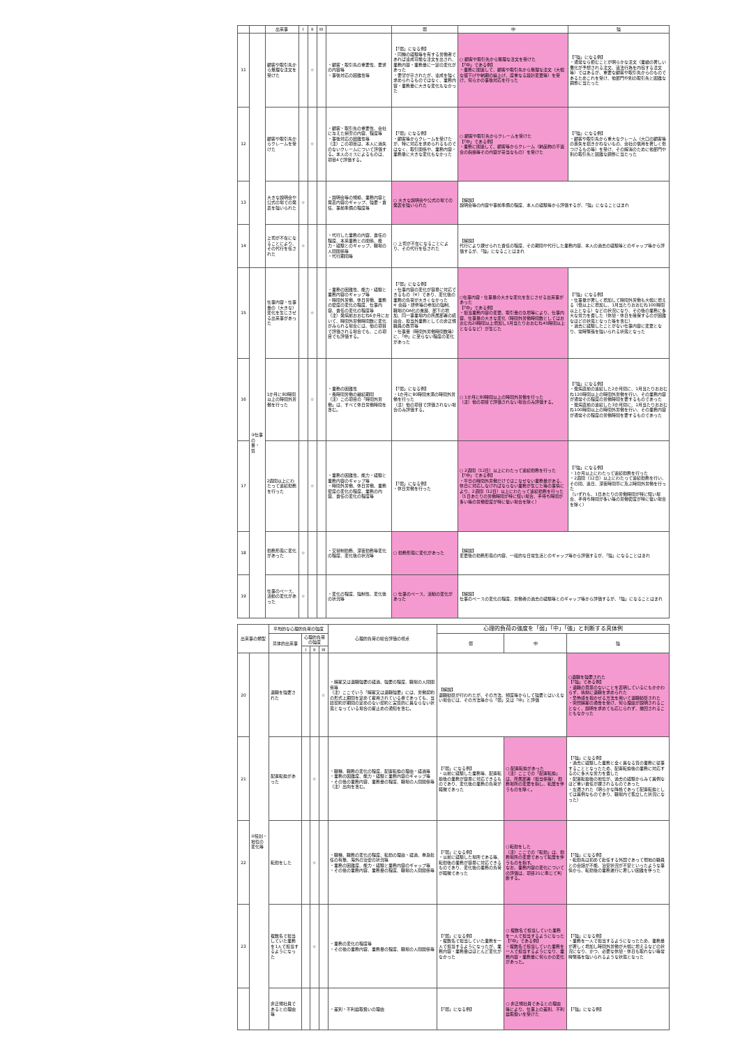| | | 出来事 | I | II | III | | 弱 | 中 | 強 |
| --- | --- | --- | --- | --- | --- | --- | --- | --- | --- |
| 11 | | 顧客や取引先から無理な注文を受けた | | ☆ | | ・顧客・取引先の重要性、要求の内容等 ・事後対応の困難性等 | 【「弱」になる例】 ・同種の経験等を有する労働者であれば達成可能な注文を出され、業務内容・業務量に一定の変化があった ・要望が示されたが、達成を強く求められるものではなく、業務内容・業務量に大きな変化もなかった | ○ 顧客や取引先から無理な注文を受けた 【「中」である例】 ・業務に関連して、顧客や取引先から無理な注文（大幅な値下げや納期の繰上げ、度重なる設計変更等）を受け、何らかの事後対応を行った | 【「強」になる例】 ・通常なら拒むことが明らかな注文（業績の著しい悪化が予想される注文、違法行為を内包する注文等）ではあるが、重要な顧客や取引先からのものであるためこれを受け、他部門や別の取引先と困難な調整に当たった |
| 12 | | 顧客や取引先からクレームを受けた | | ☆ | | ・顧客・取引先の重要性、会社に与えた損害の内容、程度等 ・事後対応の困難性等 （注）この項目は、本人に過失のないクレームについて評価する。本人のミスによるものは、項目4で評価する。 | 【「弱」になる例】 ・顧客等からクレームを受けたが、特に対応を求められるものではなく、取引関係や、業務内容・業務量に大きな変化もなかった | ○ 顧客や取引先からクレームを受けた 【「中」である例】 ・業務に関連して、顧客等からクレーム（納品物の不適合の指摘等その内容が妥当なもの）を受けた | 【「強」になる例】 ・顧客や取引先から重大なクレーム（大口の顧客等の喪失を招きかねないもの、会社の信用を著しく傷つけるもの等）を受け、その解消のために他部門や別の取引先と困難な調整に当たった |
| 13 | | 大きな説明会や公式の場での発表を強いられた | ☆ | | | ・説明会等の規模、業務内容と発表内容のギャップ、強要・責任、事前準備の程度等 | ○ 大きな説明会や公式の場での発表を強いられた | 【解説】 説明会等の内容や事前準備の程度、本人の経験等から評価するが、「強」になることはまれ | |
| 14 | | 上司が不在になることにより、その代行を任された | ☆ | | | ・代行した業務の内容、責任の程度、本来業務との関係、能力・経験とのギャップ、職場の人間関係等 ・代行期間等 | ○ 上司が不在になることにより、その代行を任された | 【解説】 代行により課せられた責任の程度、その期間や代行した業務内容、本人の過去の経験等とのギャップ等から評価するが、「強」になることはまれ | |
| 15 | ③仕事の量・質 | 仕事内容・仕事量の（大きな）変化を生じさせる出来事があった | | ☆ | | ・業務の困難性、能力・経験と業務内容のギャップ等 ・時間外労働、休日労働、業務の密度の変化の程度、仕事内容、責任の変化の程度等 （注）発病前おおむね6か月において、時間外労働時間数に変化がみられる場合には、他の項目で評価される場合でも、この項目でも評価する。 | 【「弱」になる例】 ・仕事内容の変化が容易に対応できるもの（※）であり、変化後の業務の負荷が大きくなかった ※ 会議・研修等の参加の強制、職場のOA化の進展、部下の増加、同一事業場内の所属部署の統廃合、担当外業務としての非正規職員の教育等 ・仕事量（時間外労働時間数等）に、「中」に至らない程度の変化があった | ○仕事内容・仕事量の大きな変化を生じさせる出来事があった 【「中」である例】 ・担当業務内容の変更、取引量の急増等により、仕事内容、仕事量の大きな変化（時間外労働時間数としてはおおむね20時間以上増加し1月当たりおおむね45時間以上となるなど）が生じた | 【「強」になる例】 ・仕事量が著しく増加して時間外労働も大幅に増える（倍以上に増加し、1月当たりおおむね100時間以上となる）などの状況になり、その後の業務に多大な労力を費した（休憩・休日を確保するのが困難なほどの状態となった等を含む） ・過去に経験したことがない仕事内容に変更となり、常時緊張を強いられる状態となった |
| 16 | | 1か月に80時間以上の時間外労働を行った | | ☆ | | ・業務の困難性 ・長時間労働の継続期間 （注）この項目の「時間外労働」は、すべて休日労働時間を含む。 | 【「弱」になる例】 ・1か月に80時間未満の時間外労働を行った （注）他の項目で評価されない場合のみ評価する。 | ○ 1か月に80時間以上の時間外労働を行った （注）他の項目で評価されない場合のみ評価する。 | 【「強」になる例】 ・発病直前の連続した2か月間に、1月当たりおおむね120時間以上の時間外労働を行い、その業務内容が通常その程度の労働時間を要するものであった ・発病直前の連続した3か月間に、1月当たりおおむね100時間以上の時間外労働を行い、その業務内容が通常その程度の労働時間を要するものであった |
| 17 | | 2週間以上にわたって連続勤務を行った | | ☆ | | ・業務の困難性、能力・経験と業務内容のギャップ等 ・時間外労働、休日労働、業務密度の変化の程度、業務の内容、責任の変化の程度等 | 【「弱」になる例】 ・休日労働を行った | ○ 2週間（12日）以上にわたって連続勤務を行った 【「中」である例】 ・平日の時間外労働だけではこなせない業務量がある、休日に対応しなければならない業務が生じた等の事情により、2週間（12日）以上にわたって連続勤務を行った（1日あたりの労働時間が特に短い場合、手待ち時間が多い等の労働密度が特に低い場合を除く） | 【「強」になる例】 ・1か月以上にわたって連続勤務を行った ・2週間（12日）以上にわたって連続勤務を行い、その間、連日、深夜時間帯に及ぶ時間外労働を行った （いずれも、1日あたりの労働時間が特に短い場合、手待ち時間が多い等の労働密度が特に低い場合を除く） |
| 18 | | 勤務形態に変化があった | ☆ | | | ・交替制勤務、深夜勤務等変化の程度、変化後の状況等 | ○ 勤務形態に変化があった | 【解説】 変更後の勤務形態の内容、一般的な日常生活とのギャップ等から評価するが、「強」になることはまれ | |
| 19 | | 仕事のペース、活動の変化があった | ☆ | | | ・変化の程度、強制性、変化後の状況等 | ○ 仕事のペース、活動の変化があった | 【解説】 仕事のペースの変化の程度、労働者の過去の経験等とのギャップ等から評価するが、「強」になることはまれ | |
| 出来事の類型 | | 平均的な心理的負荷の強度 | | | | 心理的負荷の総合評価の視点 | 心理的負荷の強度を「弱」「中」「強」と判断する具体例 | | |
| --- | --- | --- | --- | --- | --- | --- | --- | --- | --- |
| | | 具体的出来事 | 心理的負荷の強度 | | | | 弱 | 中 | 強 |
| | | | I | II | III | | | | |
| 20 | ④役割・地位の変化等 | 退職を強要された | | | ☆ | ・解雇又は退職強要の経過、強要の程度、職場の人間関係等 （注）ここでいう「解雇又は退職強要」には、労働契約の形式上期間を定めて雇用されている者であっても、当該契約が期間の定めのない契約と実質的に異ならない状態となっている場合の雇止めの通知を含む。 | 【解説】 退職勧奨が行われたが、その方法、頻度等からして強要とはいえない場合には、その方法等から「弱」又は「中」と評価 | | ○退職を強要された 【「強」である例】 ・退職の意思のないことを表明しているにもかかわらず、執拗に退職を求められた ・恐怖感を抱かせる方法を用いて退職勧奨された ・突然解雇の通告を受け、何ら理由が説明されることなく、説明を求めても応じられず、撤回されることもなかった |
| 21 | | 配置転換があった | | ☆ | | ・職種、職務の変化の程度、配置転換の理由・経過等 ・業務の困難度、能力・経験と業務内容のギャップ等 ・その後の業務内容、業務量の程度、職場の人間関係等 （注）出向を含む。 | 【「弱」になる例】 ・以前に経験した業務等、配置転換後の業務が容易に対応できるものであり、変化後の業務の負荷が軽微であった | ○ 配置転換があった （注）ここでの「配置転換」は、所属部署（担当係等）、勤務場所の変更を指し、転居を伴うものを除く。 | 【「強」になる例】 ・過去に経験した業務と全く異なる質の業務に従事することとなったため、配置転換後の業務に対応するのに多大な労力を費した ・配置転換後の地位が、過去の経験からみて異例なほど重い責任が課されるものであった ・左遷された（明らかな降格であって配置転換としては異例なものであり、職場内で孤立した状況になった） |
| 22 | | 転勤をした | | ☆ | | ・職種、職務の変化の程度、転勤の理由・経過、単身赴任の有無、海外の治安の状況等 ・業務の困難度、能力・経験と業務内容のギャップ等 ・その後の業務内容、業務量の程度、職場の人間関係等 | 【「弱」になる例】 ・以前に経験した場所である等、転勤後の業務が容易に対応できるものであり、変化後の業務の負荷が軽微であった | ○転勤をした （注）ここでの「転勤」は、勤務場所の変更であって転居を伴うものを指す。 なお、業務内容の変化についての評価は、項目21に準じて判断する。 | 【「強」になる例】 ・転勤先は初めて赴任する外国であって現地の職員との会話が不能、治安状況が不安といったような事情から、転勤後の業務遂行に著しい困難を伴った |
| 23 | | 複数名で担当していた業務を1人で担当するようになった | | ☆ | | ・業務の変化の程度等 ・その後の業務内容、業務量の程度、職場の人間関係等 | 【「弱」になる例】 ・複数名で担当していた業務を一人で担当するようになったが、業務内容・業務量はほとんど変化がなかった | ○ 複数名で担当していた業務を一人で担当するようになった 【「中」である例】 ・複数名で担当していた業務を一人で担当するようになり、業務内容・業務量に何らかの変化があった。 | 【「強」になる例】 ・業務を一人で担当するようになったため、業務量が著しく増加し時間外労働が大幅に増えるなどの状況になり、かつ、必要な休憩・休日も取れない等常時緊張を強いられるような状態となった |
| | | 非正規社員であるとの理由等 | | | | ・差別・不利益取扱いの理由 | 【「弱」になる例】 | ○ 非正規社員であるとの理由等により、仕事上の差別、不利益取扱いを受けた | 【「強」になる例】 |